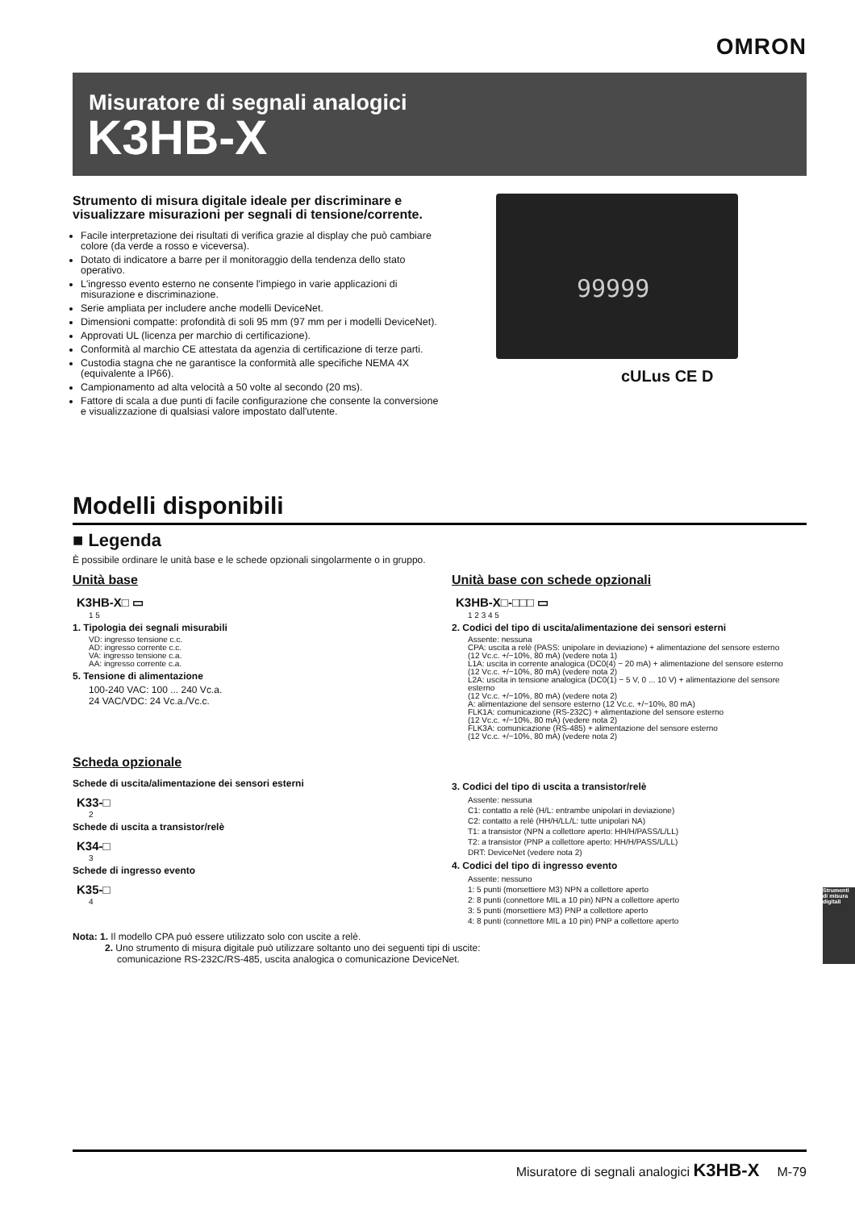OMRON
Misuratore di segnali analogici
K3HB-X
Strumento di misura digitale ideale per discriminare e visualizzare misurazioni per segnali di tensione/corrente.
Facile interpretazione dei risultati di verifica grazie al display che può cambiare colore (da verde a rosso e viceversa).
Dotato di indicatore a barre per il monitoraggio della tendenza dello stato operativo.
L'ingresso evento esterno ne consente l'impiego in varie applicazioni di misurazione e discriminazione.
Serie ampliata per includere anche modelli DeviceNet.
Dimensioni compatte: profondità di soli 95 mm (97 mm per i modelli DeviceNet).
Approvati UL (licenza per marchio di certificazione).
Conformità al marchio CE attestata da agenzia di certificazione di terze parti.
Custodia stagna che ne garantisce la conformità alle specifiche NEMA 4X (equivalente a IP66).
Campionamento ad alta velocità a 50 volte al secondo (20 ms).
Fattore di scala a due punti di facile configurazione che consente la conversione e visualizzazione di qualsiasi valore impostato dall'utente.
99999
cULus CE D
Modelli disponibili
■ Legenda
È possibile ordinare le unità base e le schede opzionali singolarmente o in gruppo.
Unità base
K3HB-X□ ▭
1 5
1. Tipologia dei segnali misurabili
VD: ingresso tensione c.c.
AD: ingresso corrente c.c.
VA: ingresso tensione c.a.
AA: ingresso corrente c.a.
5. Tensione di alimentazione
100-240 VAC: 100 ... 240 Vc.a.
24 VAC/VDC: 24 Vc.a./Vc.c.
Scheda opzionale
Schede di uscita/alimentazione dei sensori esterni
K33-□
2
Schede di uscita a transistor/relè
K34-□
3
Schede di ingresso evento
K35-□
4
Unità base con schede opzionali
K3HB-X□-□□□ ▭
1 2 3 4 5
2. Codici del tipo di uscita/alimentazione dei sensori esterni
Assente: nessuna
CPA: uscita a relè (PASS: unipolare in deviazione) + alimentazione del sensore esterno
(12 Vc.c. +/−10%, 80 mA) (vedere nota 1)
L1A: uscita in corrente analogica (DC0(4) − 20 mA) + alimentazione del sensore esterno
(12 Vc.c. +/−10%, 80 mA) (vedere nota 2)
L2A: uscita in tensione analogica (DC0(1) − 5 V, 0 ... 10 V) + alimentazione del sensore esterno
(12 Vc.c. +/−10%, 80 mA) (vedere nota 2)
A: alimentazione del sensore esterno (12 Vc.c. +/−10%, 80 mA)
FLK1A: comunicazione (RS-232C) + alimentazione del sensore esterno
(12 Vc.c. +/−10%, 80 mA) (vedere nota 2)
FLK3A: comunicazione (RS-485) + alimentazione del sensore esterno
(12 Vc.c. +/−10%, 80 mA) (vedere nota 2)
3. Codici del tipo di uscita a transistor/relè
Assente: nessuna
C1: contatto a relè (H/L: entrambe unipolari in deviazione)
C2: contatto a relè (HH/H/LL/L: tutte unipolari NA)
T1: a transistor (NPN a collettore aperto: HH/H/PASS/L/LL)
T2: a transistor (PNP a collettore aperto: HH/H/PASS/L/LL)
DRT: DeviceNet (vedere nota 2)
4. Codici del tipo di ingresso evento
Assente: nessuno
1: 5 punti (morsettiere M3) NPN a collettore aperto
2: 8 punti (connettore MIL a 10 pin) NPN a collettore aperto
3: 5 punti (morsettiere M3) PNP a collettore aperto
4: 8 punti (connettore MIL a 10 pin) PNP a collettore aperto
Nota: 1. Il modello CPA può essere utilizzato solo con uscite a relè.
2. Uno strumento di misura digitale può utilizzare soltanto uno dei seguenti tipi di uscite:
comunicazione RS-232C/RS-485, uscita analogica o comunicazione DeviceNet.
Strumenti di misura digitali
Misuratore di segnali analogici K3HB-X M-79